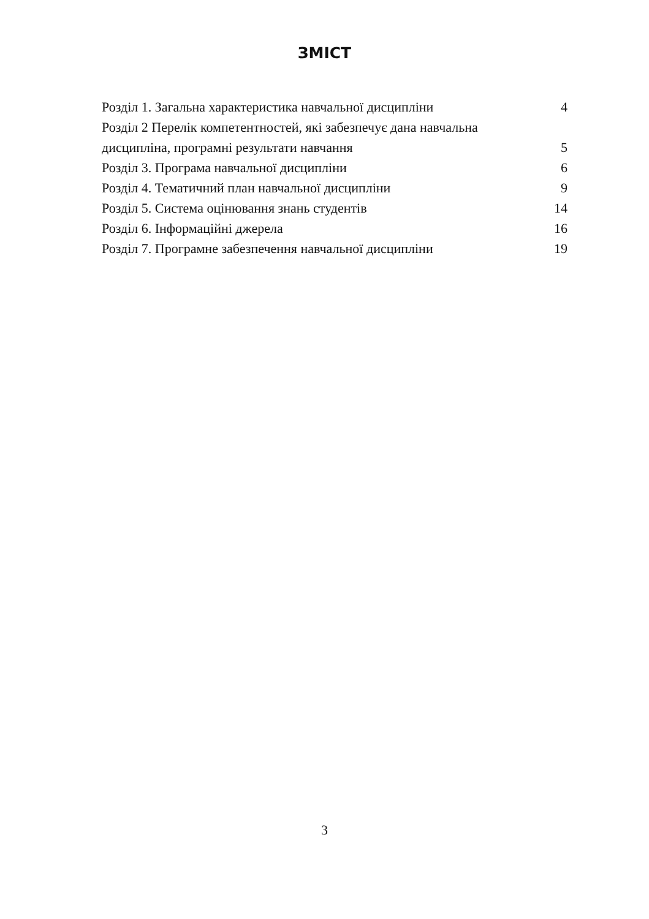ЗМІСТ
| Розділ 1. Загальна характеристика навчальної дисципліни | 4 |
| Розділ 2 Перелік компетентностей, які забезпечує дана навчальна дисципліна, програмні результати навчання | 5 |
| Розділ 3. Програма навчальної дисципліни | 6 |
| Розділ 4. Тематичний план навчальної дисципліни | 9 |
| Розділ 5. Система оцінювання знань студентів | 14 |
| Розділ 6. Інформаційні джерела | 16 |
| Розділ 7. Програмне забезпечення навчальної дисципліни | 19 |
3